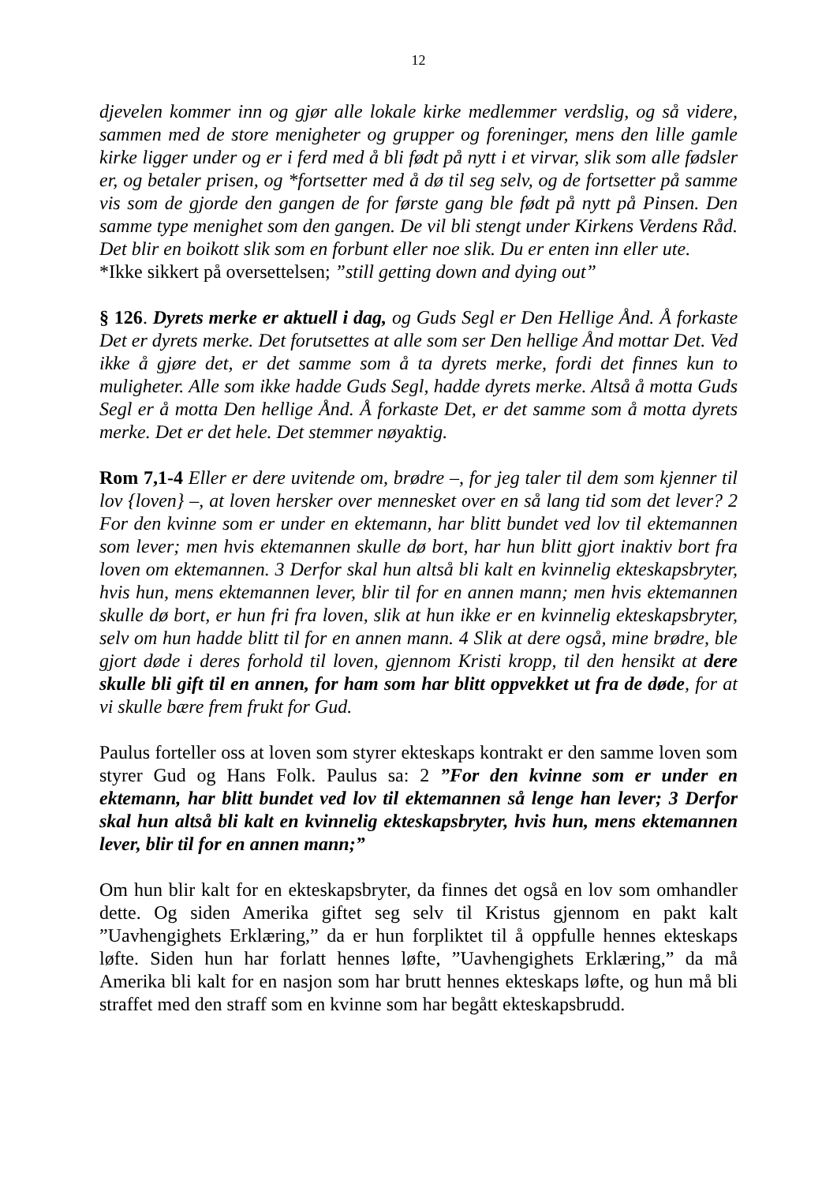12
djevelen kommer inn og gjør alle lokale kirke medlemmer verdslig, og så videre, sammen med de store menigheter og grupper og foreninger, mens den lille gamle kirke ligger under og er i ferd med å bli født på nytt i et virvar, slik som alle fødsler er, og betaler prisen, og *fortsetter med å dø til seg selv, og de fortsetter på samme vis som de gjorde den gangen de for første gang ble født på nytt på Pinsen. Den samme type menighet som den gangen. De vil bli stengt under Kirkens Verdens Råd. Det blir en boikott slik som en forbunt eller noe slik. Du er enten inn eller ute.
*Ikke sikkert på oversettelsen; ”still getting down and dying out”
§ 126. Dyrets merke er aktuell i dag, og Guds Segl er Den Hellige Ånd. Å forkaste Det er dyrets merke. Det forutsettes at alle som ser Den hellige Ånd mottar Det. Ved ikke å gjøre det, er det samme som å ta dyrets merke, fordi det finnes kun to muligheter. Alle som ikke hadde Guds Segl, hadde dyrets merke. Altså å motta Guds Segl er å motta Den hellige Ånd. Å forkaste Det, er det samme som å motta dyrets merke. Det er det hele. Det stemmer nøyaktig.
Rom 7,1-4 Eller er dere uvitende om, brødre –, for jeg taler til dem som kjenner til lov {loven} –, at loven hersker over mennesket over en så lang tid som det lever? 2 For den kvinne som er under en ektemann, har blitt bundet ved lov til ektemannen som lever; men hvis ektemannen skulle dø bort, har hun blitt gjort inaktiv bort fra loven om ektemannen. 3 Derfor skal hun altså bli kalt en kvinnelig ekteskapsbryter, hvis hun, mens ektemannen lever, blir til for en annen mann; men hvis ektemannen skulle dø bort, er hun fri fra loven, slik at hun ikke er en kvinnelig ekteskapsbryter, selv om hun hadde blitt til for en annen mann. 4 Slik at dere også, mine brødre, ble gjort døde i deres forhold til loven, gjennom Kristi kropp, til den hensikt at dere skulle bli gift til en annen, for ham som har blitt oppvekket ut fra de døde, for at vi skulle bære frem frukt for Gud.
Paulus forteller oss at loven som styrer ekteskaps kontrakt er den samme loven som styrer Gud og Hans Folk. Paulus sa: 2 ”For den kvinne som er under en ektemann, har blitt bundet ved lov til ektemannen så lenge han lever; 3 Derfor skal hun altså bli kalt en kvinnelig ekteskapsbryter, hvis hun, mens ektemannen lever, blir til for en annen mann;”
Om hun blir kalt for en ekteskapsbryter, da finnes det også en lov som omhandler dette. Og siden Amerika giftet seg selv til Kristus gjennom en pakt kalt ”Uavhengighets Erklæring,” da er hun forpliktet til å oppfulle hennes ekteskaps løfte. Siden hun har forlatt hennes løfte, ”Uavhengighets Erklæring,” da må Amerika bli kalt for en nasjon som har brutt hennes ekteskaps løfte, og hun må bli straffet med den straff som en kvinne som har begått ekteskapsbrudd.